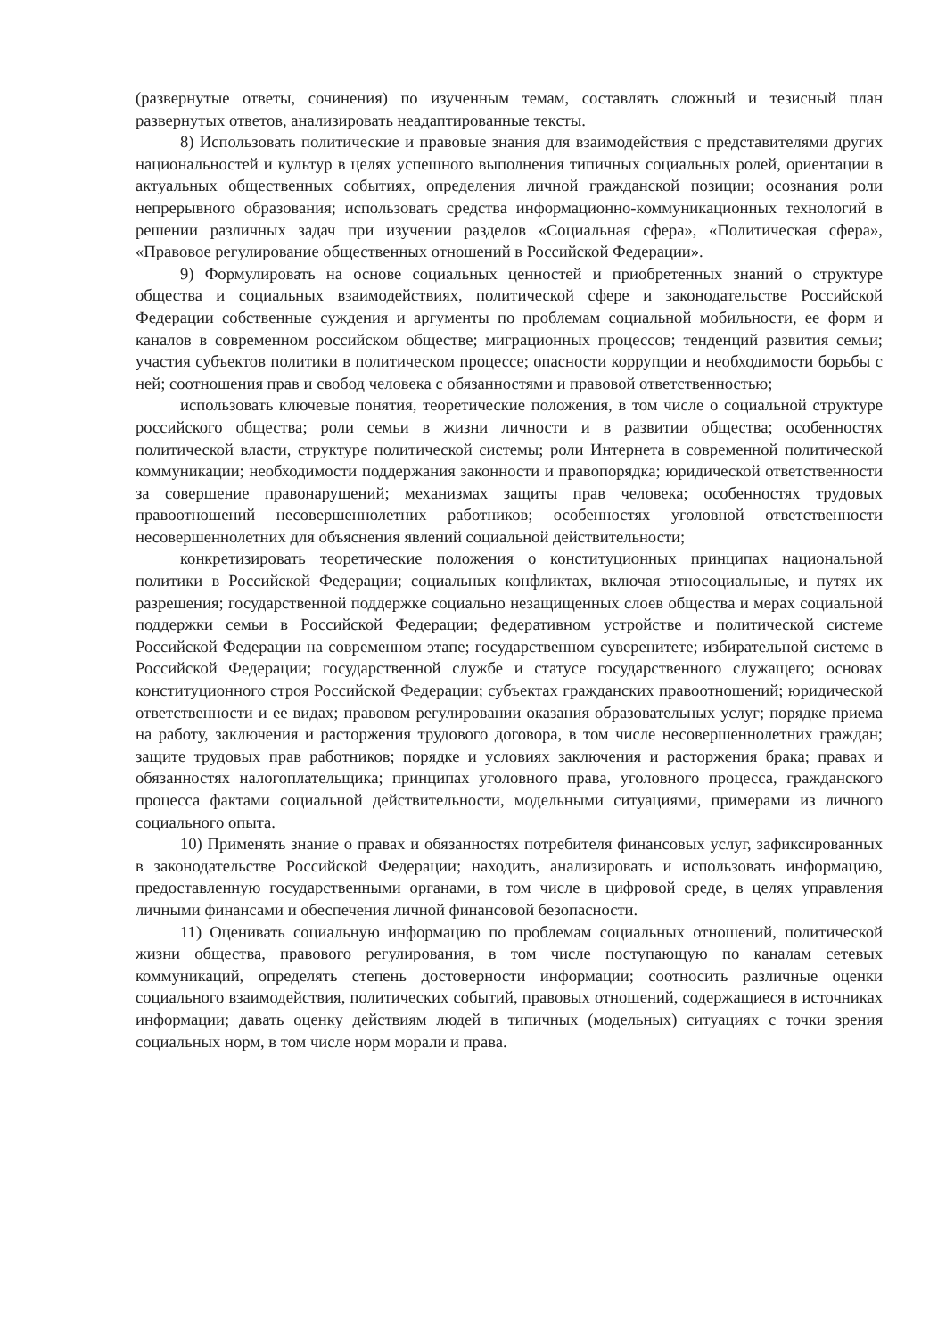(развернутые ответы, сочинения) по изученным темам, составлять сложный и тезисный план развернутых ответов, анализировать неадаптированные тексты.
8) Использовать политические и правовые знания для взаимодействия с представителями других национальностей и культур в целях успешного выполнения типичных социальных ролей, ориентации в актуальных общественных событиях, определения личной гражданской позиции; осознания роли непрерывного образования; использовать средства информационно-коммуникационных технологий в решении различных задач при изучении разделов «Социальная сфера», «Политическая сфера», «Правовое регулирование общественных отношений в Российской Федерации».
9) Формулировать на основе социальных ценностей и приобретенных знаний о структуре общества и социальных взаимодействиях, политической сфере и законодательстве Российской Федерации собственные суждения и аргументы по проблемам социальной мобильности, ее форм и каналов в современном российском обществе; миграционных процессов; тенденций развития семьи; участия субъектов политики в политическом процессе; опасности коррупции и необходимости борьбы с ней; соотношения прав и свобод человека с обязанностями и правовой ответственностью;
использовать ключевые понятия, теоретические положения, в том числе о социальной структуре российского общества; роли семьи в жизни личности и в развитии общества; особенностях политической власти, структуре политической системы; роли Интернета в современной политической коммуникации; необходимости поддержания законности и правопорядка; юридической ответственности за совершение правонарушений; механизмах защиты прав человека; особенностях трудовых правоотношений несовершеннолетних работников; особенностях уголовной ответственности несовершеннолетних для объяснения явлений социальной действительности;
конкретизировать теоретические положения о конституционных принципах национальной политики в Российской Федерации; социальных конфликтах, включая этносоциальные, и путях их разрешения; государственной поддержке социально незащищенных слоев общества и мерах социальной поддержки семьи в Российской Федерации; федеративном устройстве и политической системе Российской Федерации на современном этапе; государственном суверенитете; избирательной системе в Российской Федерации; государственной службе и статусе государственного служащего; основах конституционного строя Российской Федерации; субъектах гражданских правоотношений; юридической ответственности и ее видах; правовом регулировании оказания образовательных услуг; порядке приема на работу, заключения и расторжения трудового договора, в том числе несовершеннолетних граждан; защите трудовых прав работников; порядке и условиях заключения и расторжения брака; правах и обязанностях налогоплательщика; принципах уголовного права, уголовного процесса, гражданского процесса фактами социальной действительности, модельными ситуациями, примерами из личного социального опыта.
10) Применять знание о правах и обязанностях потребителя финансовых услуг, зафиксированных в законодательстве Российской Федерации; находить, анализировать и использовать информацию, предоставленную государственными органами, в том числе в цифровой среде, в целях управления личными финансами и обеспечения личной финансовой безопасности.
11) Оценивать социальную информацию по проблемам социальных отношений, политической жизни общества, правового регулирования, в том числе поступающую по каналам сетевых коммуникаций, определять степень достоверности информации; соотносить различные оценки социального взаимодействия, политических событий, правовых отношений, содержащиеся в источниках информации; давать оценку действиям людей в типичных (модельных) ситуациях с точки зрения социальных норм, в том числе норм морали и права.